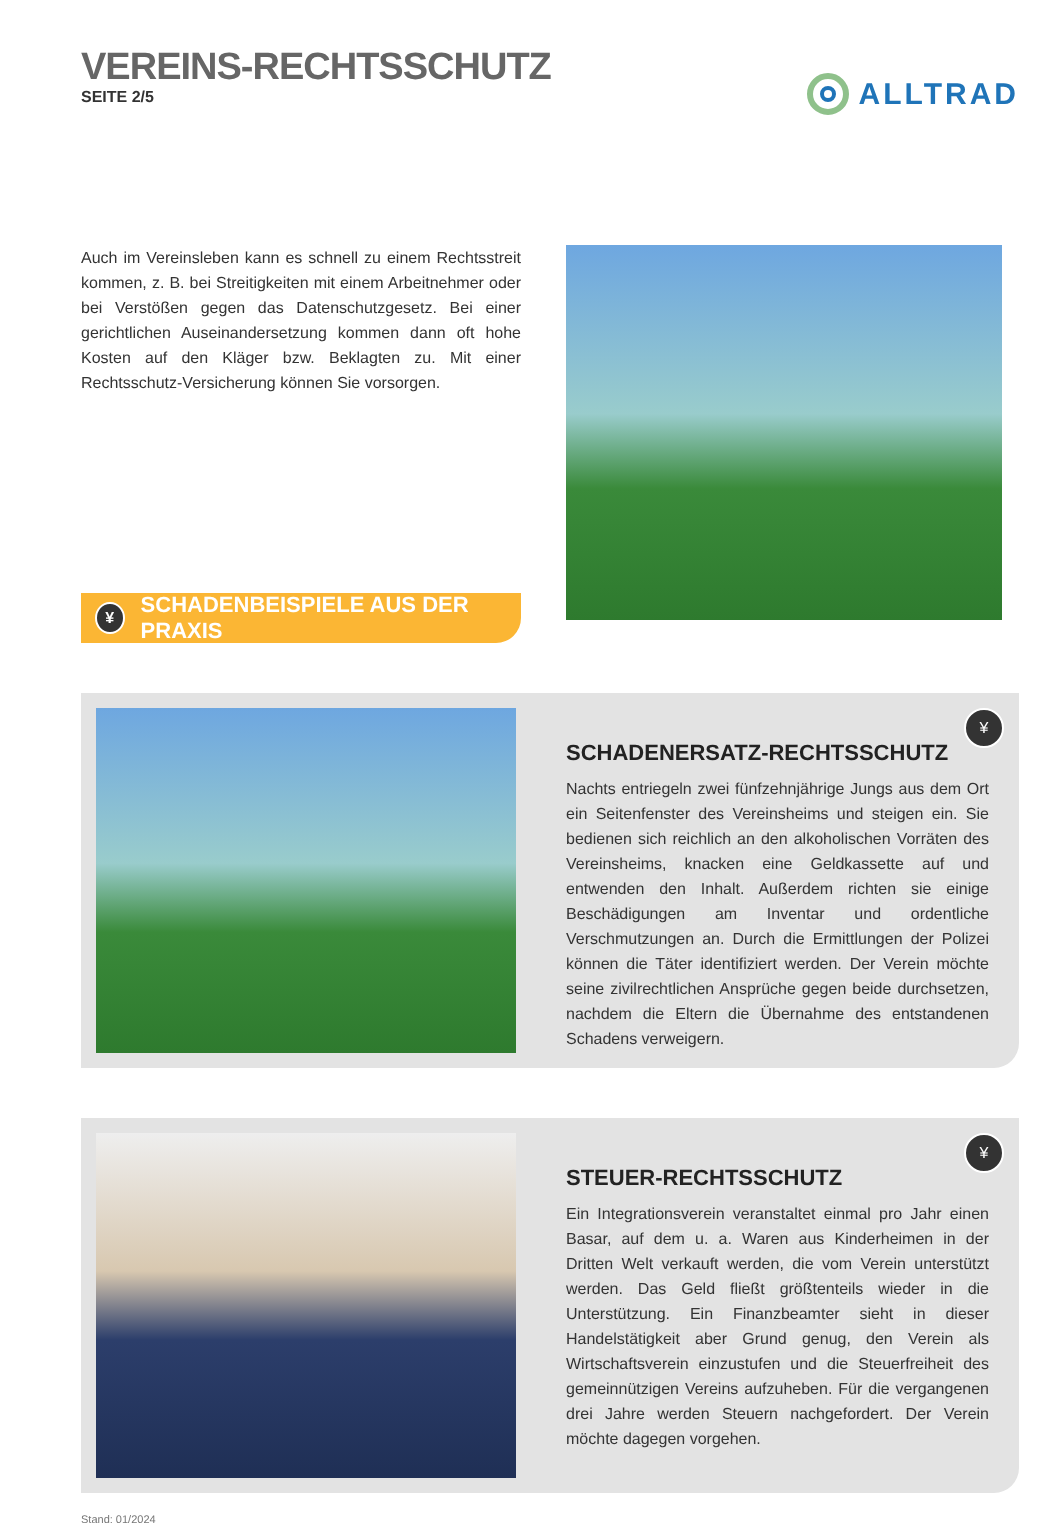VEREINS-RECHTSSCHUTZ
SEITE 2/5
ALLTRAD
Auch im Vereinsleben kann es schnell zu einem Rechtsstreit kommen, z. B. bei Streitigkeiten mit einem Arbeitnehmer oder bei Verstößen gegen das Datenschutzgesetz. Bei einer gerichtlichen Auseinandersetzung kommen dann oft hohe Kosten auf den Kläger bzw. Beklagten zu. Mit einer Rechtsschutz-Versicherung können Sie vorsorgen.
¥ SCHADENBEISPIELE AUS DER PRAXIS
¥
SCHADENERSATZ-RECHTSSCHUTZ
Nachts entriegeln zwei fünfzehnjährige Jungs aus dem Ort ein Seitenfenster des Vereinsheims und steigen ein. Sie bedienen sich reichlich an den alkoholischen Vorräten des Vereinsheims, knacken eine Geldkassette auf und entwenden den Inhalt. Außerdem richten sie einige Beschädigungen am Inventar und ordentliche Verschmutzungen an. Durch die Ermittlungen der Polizei können die Täter identifiziert werden. Der Verein möchte seine zivilrechtlichen Ansprüche gegen beide durchsetzen, nachdem die Eltern die Übernahme des entstandenen Schadens verweigern.
¥
STEUER-RECHTSSCHUTZ
Ein Integrationsverein veranstaltet einmal pro Jahr einen Basar, auf dem u. a. Waren aus Kinderheimen in der Dritten Welt verkauft werden, die vom Verein unterstützt werden. Das Geld fließt größtenteils wieder in die Unterstützung. Ein Finanzbeamter sieht in dieser Handelstätigkeit aber Grund genug, den Verein als Wirtschaftsverein einzustufen und die Steuerfreiheit des gemeinnützigen Vereins aufzuheben. Für die vergangenen drei Jahre werden Steuern nachgefordert. Der Verein möchte dagegen vorgehen.
Stand: 01/2024